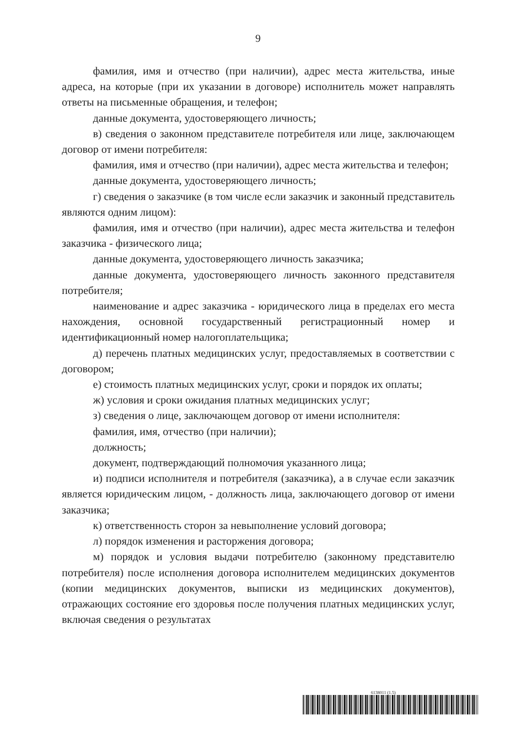9
фамилия, имя и отчество (при наличии), адрес места жительства, иные адреса, на которые (при их указании в договоре) исполнитель может направлять ответы на письменные обращения, и телефон;
данные документа, удостоверяющего личность;
в) сведения о законном представителе потребителя или лице, заключающем договор от имени потребителя:
фамилия, имя и отчество (при наличии), адрес места жительства и телефон;
данные документа, удостоверяющего личность;
г) сведения о заказчике (в том числе если заказчик и законный представитель являются одним лицом):
фамилия, имя и отчество (при наличии), адрес места жительства и телефон заказчика - физического лица;
данные документа, удостоверяющего личность заказчика;
данные документа, удостоверяющего личность законного представителя потребителя;
наименование и адрес заказчика - юридического лица в пределах его места нахождения, основной государственный регистрационный номер и идентификационный номер налогоплательщика;
д) перечень платных медицинских услуг, предоставляемых в соответствии с договором;
е) стоимость платных медицинских услуг, сроки и порядок их оплаты;
ж) условия и сроки ожидания платных медицинских услуг;
з) сведения о лице, заключающем договор от имени исполнителя:
фамилия, имя, отчество (при наличии);
должность;
документ, подтверждающий полномочия указанного лица;
и) подписи исполнителя и потребителя (заказчика), а в случае если заказчик является юридическим лицом, - должность лица, заключающего договор от имени заказчика;
к) ответственность сторон за невыполнение условий договора;
л) порядок изменения и расторжения договора;
м) порядок и условия выдачи потребителю (законному представителю потребителя) после исполнения договора исполнителем медицинских документов (копии медицинских документов, выписки из медицинских документов), отражающих состояние его здоровья после получения платных медицинских услуг, включая сведения о результатах
6138011 (1.5)